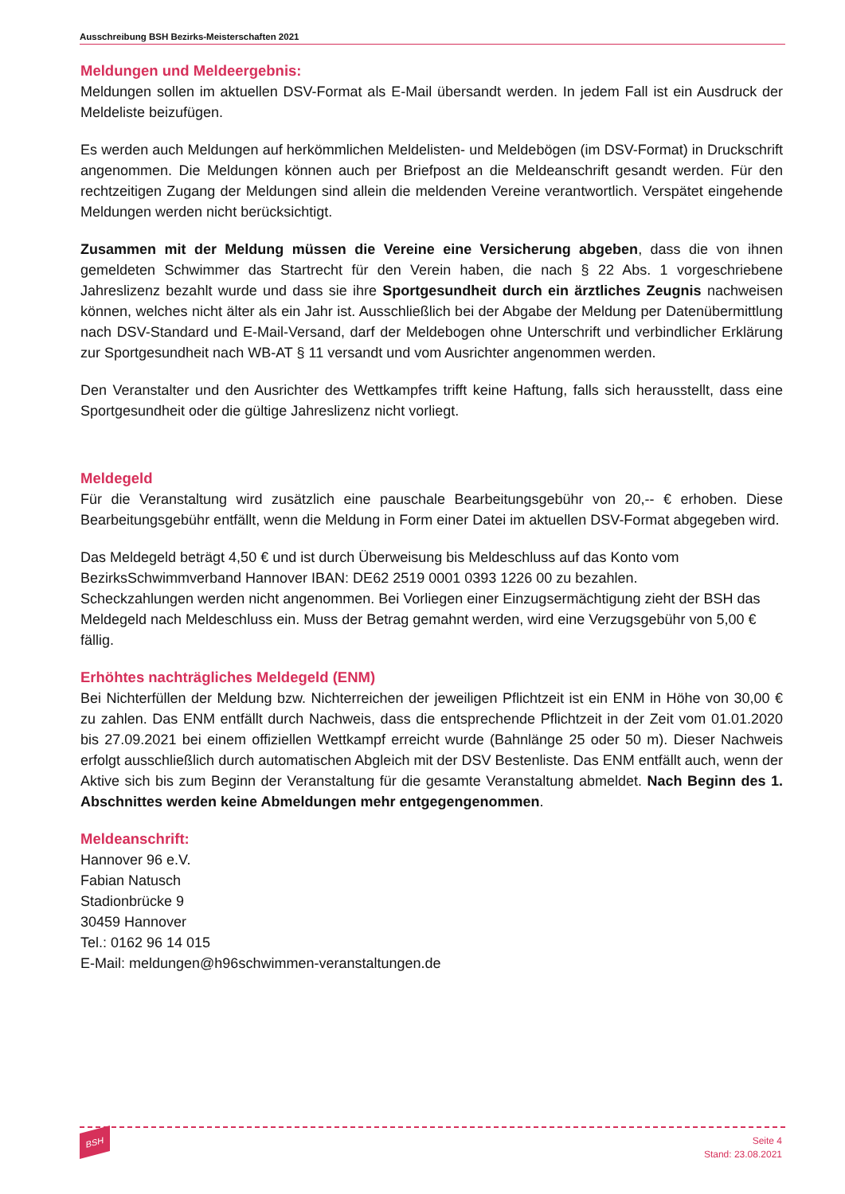Ausschreibung BSH Bezirks-Meisterschaften 2021
Meldungen und Meldeergebnis:
Meldungen sollen im aktuellen DSV-Format als E-Mail übersandt werden. In jedem Fall ist ein Ausdruck der Meldeliste beizufügen.
Es werden auch Meldungen auf herkömmlichen Meldelisten- und Meldebögen (im DSV-Format) in Druckschrift angenommen. Die Meldungen können auch per Briefpost an die Meldeanschrift gesandt werden. Für den rechtzeitigen Zugang der Meldungen sind allein die meldenden Vereine verantwortlich. Verspätet eingehende Meldungen werden nicht berücksichtigt.
Zusammen mit der Meldung müssen die Vereine eine Versicherung abgeben, dass die von ihnen gemeldeten Schwimmer das Startrecht für den Verein haben, die nach § 22 Abs. 1 vorgeschriebene Jahreslizenz bezahlt wurde und dass sie ihre Sportgesundheit durch ein ärztliches Zeugnis nachweisen können, welches nicht älter als ein Jahr ist. Ausschließlich bei der Abgabe der Meldung per Datenübermittlung nach DSV-Standard und E-Mail-Versand, darf der Meldebogen ohne Unterschrift und verbindlicher Erklärung zur Sportgesundheit nach WB-AT § 11 versandt und vom Ausrichter angenommen werden.
Den Veranstalter und den Ausrichter des Wettkampfes trifft keine Haftung, falls sich herausstellt, dass eine Sportgesundheit oder die gültige Jahreslizenz nicht vorliegt.
Meldegeld
Für die Veranstaltung wird zusätzlich eine pauschale Bearbeitungsgebühr von 20,-- € erhoben. Diese Bearbeitungsgebühr entfällt, wenn die Meldung in Form einer Datei im aktuellen DSV-Format abgegeben wird.
Das Meldegeld beträgt 4,50 € und ist durch Überweisung bis Meldeschluss auf das Konto vom BezirksSchwimmverband Hannover IBAN: DE62 2519 0001 0393 1226 00 zu bezahlen.
Scheckzahlungen werden nicht angenommen. Bei Vorliegen einer Einzugsermächtigung zieht der BSH das Meldegeld nach Meldeschluss ein. Muss der Betrag gemahnt werden, wird eine Verzugsgebühr von 5,00 € fällig.
Erhöhtes nachträgliches Meldegeld (ENM)
Bei Nichterfüllen der Meldung bzw. Nichterreichen der jeweiligen Pflichtzeit ist ein ENM in Höhe von 30,00 € zu zahlen. Das ENM entfällt durch Nachweis, dass die entsprechende Pflichtzeit in der Zeit vom 01.01.2020 bis 27.09.2021 bei einem offiziellen Wettkampf erreicht wurde (Bahnlänge 25 oder 50 m). Dieser Nachweis erfolgt ausschließlich durch automatischen Abgleich mit der DSV Bestenliste. Das ENM entfällt auch, wenn der Aktive sich bis zum Beginn der Veranstaltung für die gesamte Veranstaltung abmeldet. Nach Beginn des 1. Abschnittes werden keine Abmeldungen mehr entgegengenommen.
Meldeanschrift:
Hannover 96 e.V.
Fabian Natusch
Stadionbrücke 9
30459 Hannover
Tel.: 0162 96 14 015
E-Mail: meldungen@h96schwimmen-veranstaltungen.de
BSH
Seite 4
Stand: 23.08.2021